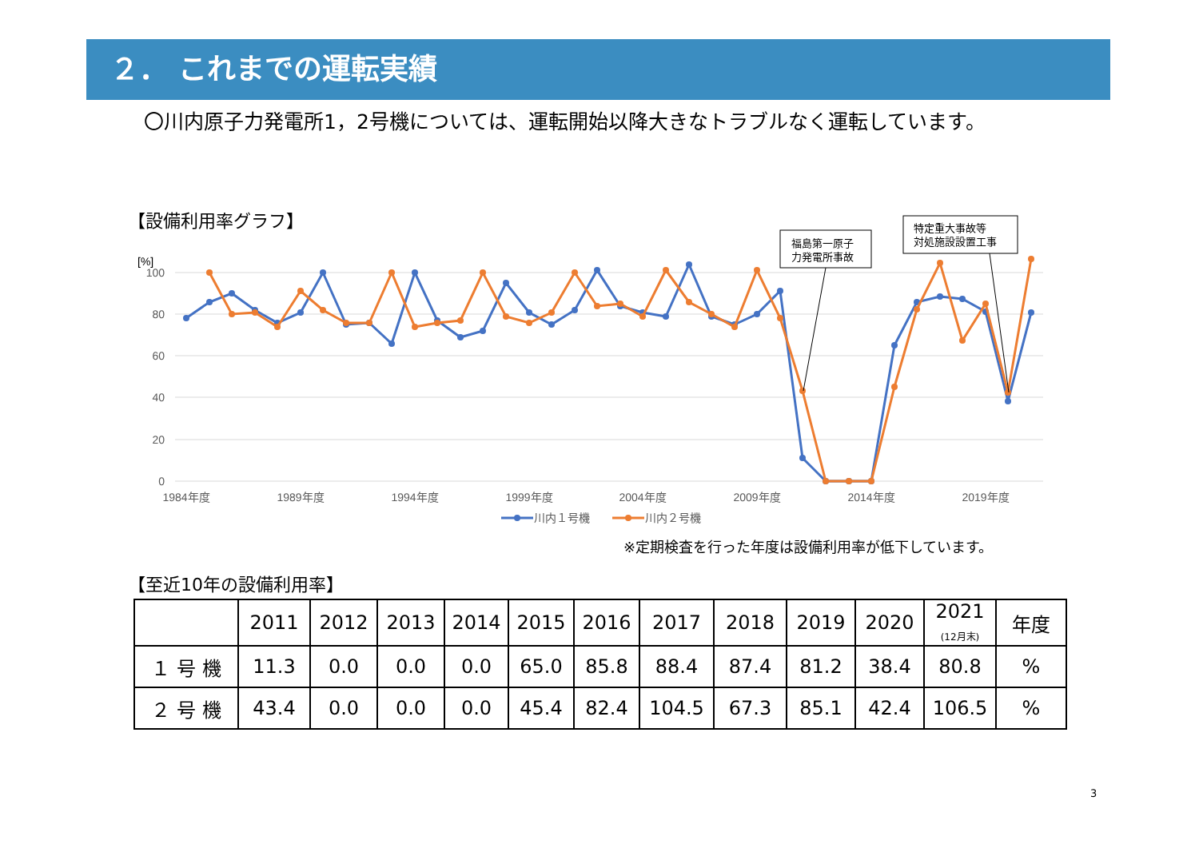２． これまでの運転実績
〇川内原子力発電所1，2号機については、運転開始以降大きなトラブルなく運転しています。
【設備利用率グラフ】
[%]
100
80
60
40
20
0
1984年度
1989年度
1994年度
1999年度
2004年度
2009年度
2014年度
2019年度
福島第一原子
力発電所事故
特定重大事故等
対処施設設置工事
川内１号機
川内２号機
※定期検査を行った年度は設備利用率が低下しています。
【至近10年の設備利用率】
| | 2011 | 2012 | 2013 | 2014 | 2015 | 2016 | 2017 | 2018 | 2019 | 2020 | 2021 (12月末) | 年度 |
| --- | --- | --- | --- | --- | --- | --- | --- | --- | --- | --- | --- | --- |
| １ 号 機 | 11.3 | 0.0 | 0.0 | 0.0 | 65.0 | 85.8 | 88.4 | 87.4 | 81.2 | 38.4 | 80.8 | % |
| ２ 号 機 | 43.4 | 0.0 | 0.0 | 0.0 | 45.4 | 82.4 | 104.5 | 67.3 | 85.1 | 42.4 | 106.5 | % |
3